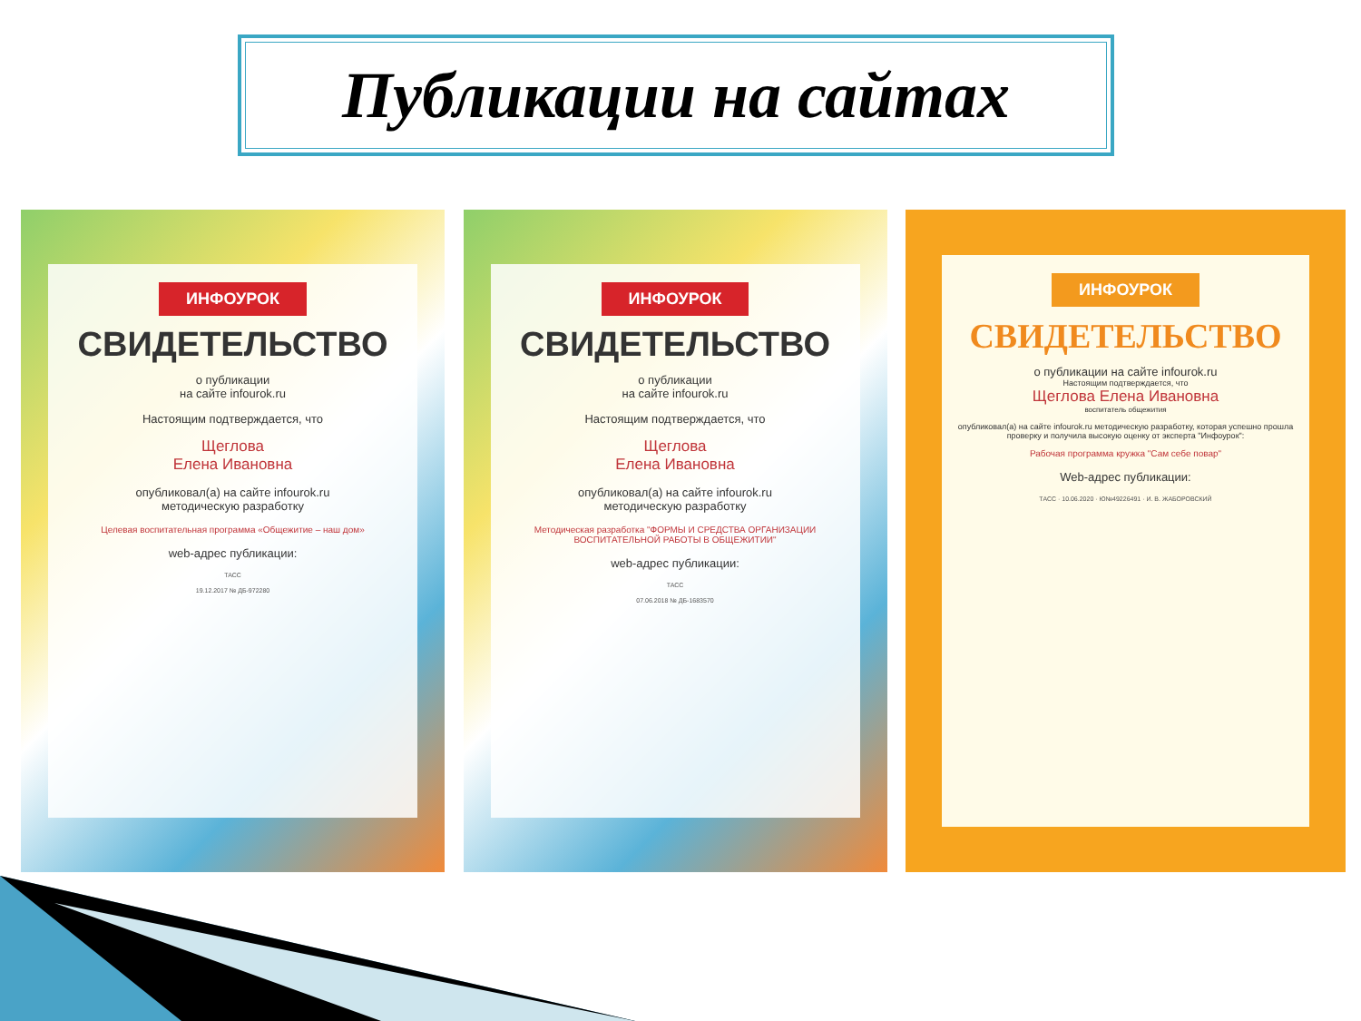Публикации на сайтах
ИНФОУРОК
СВИДЕТЕЛЬСТВО
о публикации
на сайте infourok.ru
Настоящим подтверждается, что
Щеглова
Елена Ивановна
опубликовал(а) на сайте infourok.ru
методическую разработку
Целевая воспитательная программа «Общежитие – наш дом»
web-адрес публикации:
ТАСС
19.12.2017 № ДБ-972280
ИНФОУРОК
СВИДЕТЕЛЬСТВО
о публикации
на сайте infourok.ru
Настоящим подтверждается, что
Щеглова
Елена Ивановна
опубликовал(а) на сайте infourok.ru
методическую разработку
Методическая разработка "ФОРМЫ И СРЕДСТВА ОРГАНИЗАЦИИ ВОСПИТАТЕЛЬНОЙ РАБОТЫ В ОБЩЕЖИТИИ"
web-адрес публикации:
ТАСС
07.06.2018 № ДБ-1683570
ИНФОУРОК
СВИДЕТЕЛЬСТВО
о публикации на сайте infourok.ru
Настоящим подтверждается, что
Щеглова Елена Ивановна
воспитатель общежития
опубликовал(а) на сайте infourok.ru методическую разработку, которая успешно прошла проверку и получила высокую оценку от эксперта "Инфоурок":
Рабочая программа кружка "Сам себе повар"
Web-адрес публикации:
ТАСС · 10.06.2020 · Ю№49226491 · И. В. ЖАБОРОВСКИЙ